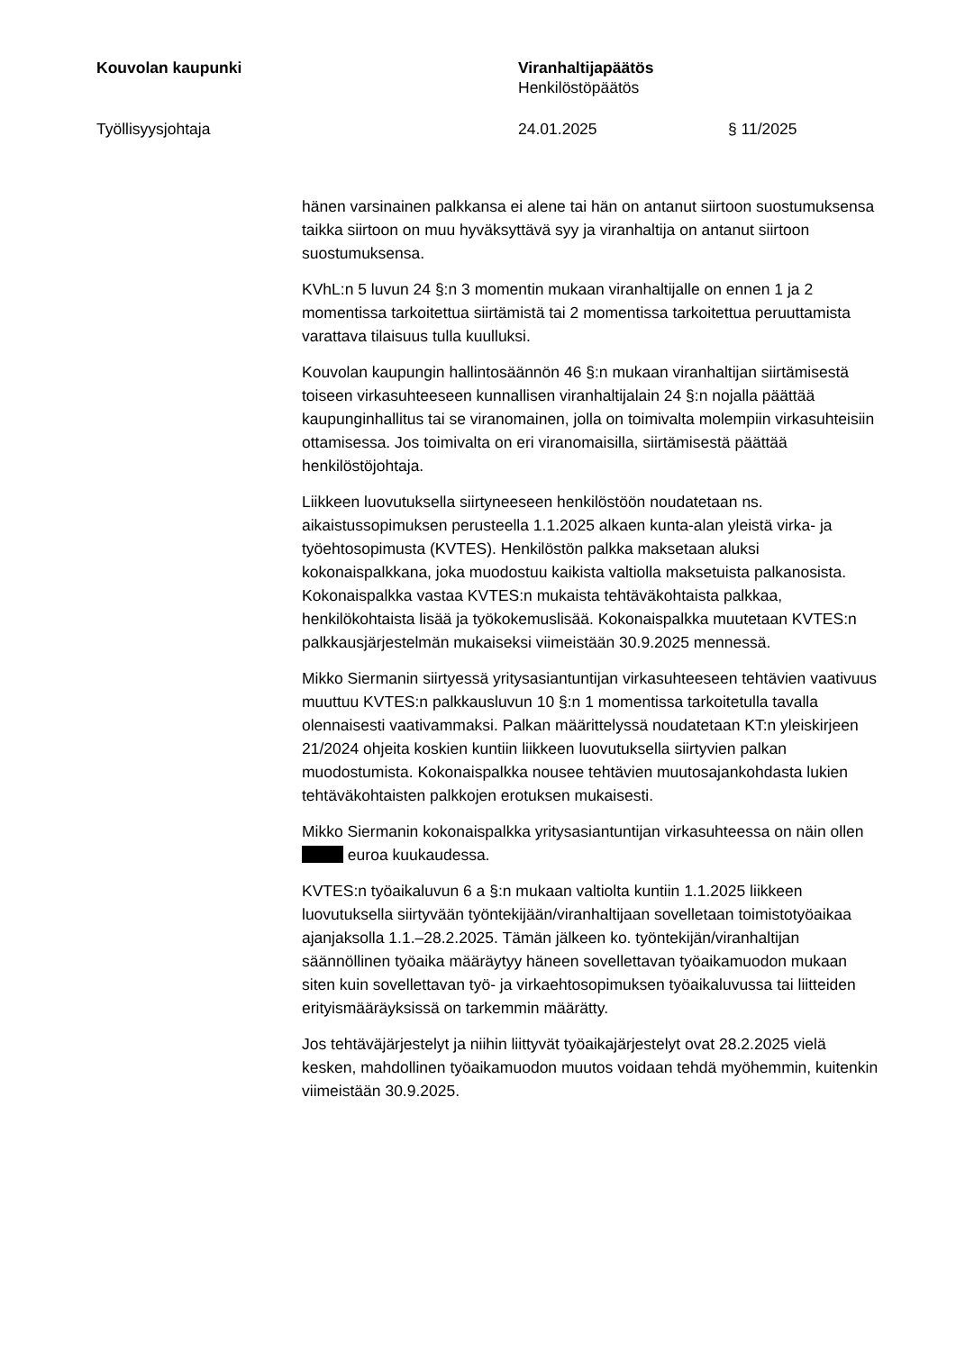Kouvolan kaupunki Viranhaltijapäätös
Henkilöstöpäätös
Työllisyysjohtaja 24.01.2025 § 11/2025
hänen varsinainen palkkansa ei alene tai hän on antanut siirtoon suostumuksensa taikka siirtoon on muu hyväksyttävä syy ja viranhaltija on antanut siirtoon suostumuksensa.
KVhL:n 5 luvun 24 §:n 3 momentin mukaan viranhaltijalle on ennen 1 ja 2 momentissa tarkoitettua siirtämistä tai 2 momentissa tarkoitettua peruuttamista varattava tilaisuus tulla kuulluksi.
Kouvolan kaupungin hallintosäännön 46 §:n mukaan viranhaltijan siirtämisestä toiseen virkasuhteeseen kunnallisen viranhaltijalain 24 §:n nojalla päättää kaupunginhallitus tai se viranomainen, jolla on toimivalta molempiin virkasuhteisiin ottamisessa. Jos toimivalta on eri viranomaisilla, siirtämisestä päättää henkilöstöjohtaja.
Liikkeen luovutuksella siirtyneeseen henkilöstöön noudatetaan ns. aikaistussopimuksen perusteella 1.1.2025 alkaen kunta-alan yleistä virka- ja työehtosopimusta (KVTES). Henkilöstön palkka maksetaan aluksi kokonaispalkkana, joka muodostuu kaikista valtiolla maksetuista palkanosista. Kokonaispalkka vastaa KVTES:n mukaista tehtäväkohtaista palkkaa, henkilökohtaista lisää ja työkokemuslisää. Kokonaispalkka muutetaan KVTES:n palkkausjärjestelmän mukaiseksi viimeistään 30.9.2025 mennessä.
Mikko Siermanin siirtyessä yritysasiantuntijan virkasuhteeseen tehtävien vaativuus muuttuu KVTES:n palkkausluvun 10 §:n 1 momentissa tarkoitetulla tavalla olennaisesti vaativammaksi. Palkan määrittelyssä noudatetaan KT:n yleiskirjeen 21/2024 ohjeita koskien kuntiin liikkeen luovutuksella siirtyvien palkan muodostumista. Kokonaispalkka nousee tehtävien muutosajankohdasta lukien tehtäväkohtaisten palkkojen erotuksen mukaisesti.
Mikko Siermanin kokonaispalkka yritysasiantuntijan virkasuhteessa on näin ollen euroa kuukaudessa.
KVTES:n työaikaluvun 6 a §:n mukaan valtiolta kuntiin 1.1.2025 liikkeen luovutuksella siirtyvään työntekijään/viranhaltijaan sovelletaan toimistotyöaikaa ajanjaksolla 1.1.–28.2.2025. Tämän jälkeen ko. työntekijän/viranhaltijan säännöllinen työaika määräytyy häneen sovellettavan työaikamuodon mukaan siten kuin sovellettavan työ- ja virkaehtosopimuksen työaikaluvussa tai liitteiden erityismääräyksissä on tarkemmin määrätty.
Jos tehtäväjärjestelyt ja niihin liittyvät työaikajärjestelyt ovat 28.2.2025 vielä kesken, mahdollinen työaikamuodon muutos voidaan tehdä myöhemmin, kuitenkin viimeistään 30.9.2025.